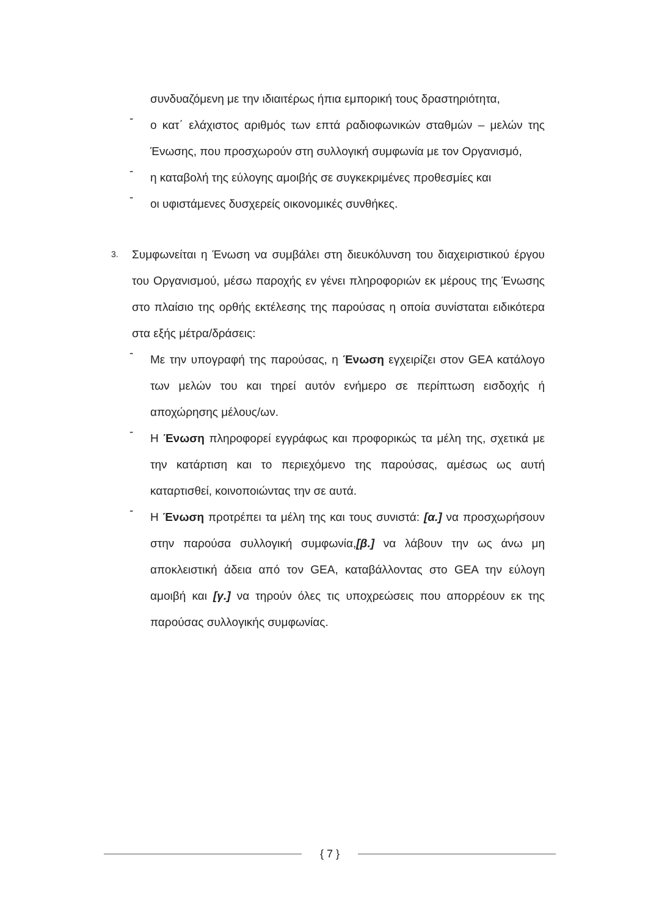συνδυαζόμενη με την ιδιαιτέρως ήπια εμπορική τους δραστηριότητα,
-
ο κατ΄ ελάχιστος αριθμός των επτά ραδιοφωνικών σταθμών – μελών της Ένωσης, που προσχωρούν στη συλλογική συμφωνία με τον Οργανισμό,
-
η καταβολή της εύλογης αμοιβής σε συγκεκριμένες προθεσμίες και
-
οι υφιστάμενες δυσχερείς οικονομικές συνθήκες.
3.
Συμφωνείται η Ένωση να συμβάλει στη διευκόλυνση του διαχειριστικού έργου του Οργανισμού, μέσω παροχής εν γένει πληροφοριών εκ μέρους της Ένωσης στο πλαίσιο της ορθής εκτέλεσης της παρούσας η οποία συνίσταται ειδικότερα στα εξής μέτρα/δράσεις:
-
Με την υπογραφή της παρούσας, η Ένωση εγχειρίζει στον GEA κατάλογο των μελών του και τηρεί αυτόν ενήμερο σε περίπτωση εισδοχής ή αποχώρησης μέλους/ων.
-
Η Ένωση πληροφορεί εγγράφως και προφορικώς τα μέλη της, σχετικά με την κατάρτιση και το περιεχόμενο της παρούσας, αμέσως ως αυτή καταρτισθεί, κοινοποιώντας την σε αυτά.
-
Η Ένωση προτρέπει τα μέλη της και τους συνιστά: [α.] να προσχωρήσουν στην παρούσα συλλογική συμφωνία,[β.] να λάβουν την ως άνω μη αποκλειστική άδεια από τον GEA, καταβάλλοντας στο GEA την εύλογη αμοιβή και [γ.] να τηρούν όλες τις υποχρεώσεις που απορρέουν εκ της παρούσας συλλογικής συμφωνίας.
{ 7 }